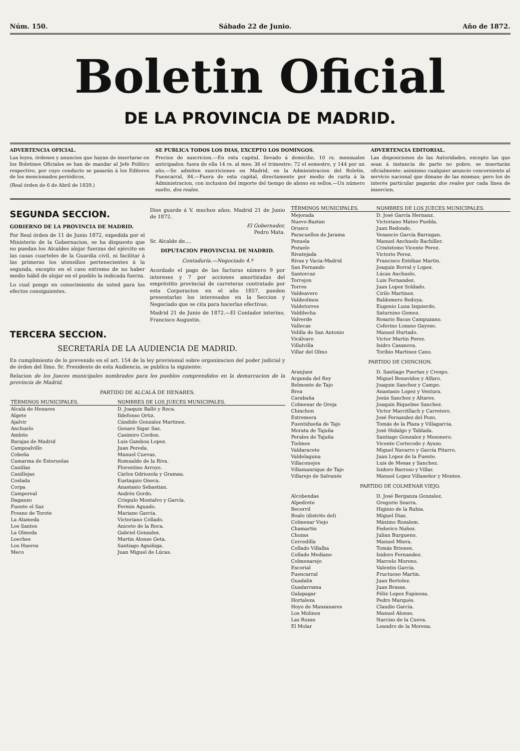Núm. 150. Sábado 22 de Junio. Año de 1872.
Boletin Oficial
DE LA PROVINCIA DE MADRID.
ADVERTENCIA OFICIAL.
Las leyes, órdenes y anuncios que hayan de insertarse en los Boletines Oficiales se han de mandar al Jefe Político respectivo, por cuyo conducto se pasarán á los Editores de los mencionados periódicos.
(Real órden de 6 de Abril de 1839.)
SE PUBLICA TODOS LOS DIAS, EXCEPTO LOS DOMINGOS.
Precios de suscricion.—En esta capital, llevado á domicilio, 10 rs. mensuales anticipados; fuera de ella 14 rs. al mes; 36 el trimestre; 72 el semestre, y 144 por un año.—Se admiten suscriciones en Madrid, en la Administracion del Boletin, Fuencarral, 84.—Fuera de esta capital, directamente por medio de carta á la Administracion, con inclusion del importe del tiempo de abono en sellos.—Un número suelto, dos reales.
ADVERTENCIA EDITORIAL.
Las disposiciones de las Autoridades, excepto las que sean á instancia de parte no pobre, se insertarán oficialmente: asimismo cualquier anuncio concerniente al servicio nacional que dimane de las mismas; pero los de interés particular pagarán dos reales por cada línea de insercion.
SEGUNDA SECCION.
GOBIERNO DE LA PROVINCIA DE MADRID.
Por Real órden de 11 de Junio 1872, expedida por el Ministerio de la Gobernacion, se ha dispuesto que no puedan los Alcaldes alojar fuerzas del ejército en las casas cuarteles de la Guardia civil, ni facilitar á las primeras los utensilios pertenecientes á la segunda, excepto en el caso extremo de no haber medio hábil de alojar en el pueblo la indicada fuerza.
Lo cual pongo en conocimiento de usted para los efectos consiguientes.
Dios guarde á V. muchos años. Madrid 21 de Junio de 1872.
El Gobernador,
Pedro Mata.
Sr. Alcalde de....
DIPUTACION PROVINCIAL DE MADRID.
Contaduría.—Negociado 4.º
Acordado el pago de las facturas número 9 por intereses y 7 por acciones amortizadas del empréstito provincial de carreteras contratado por esta Corporacion en el año 1857, pueden presentarlas los interesados en la Seccion y Negociado que se cita para hacerlas efectivas.
Madrid 21 de Junio de 1872.—El Contador interino, Francisco Augustin.
TERCERA SECCION.
SECRETARÍA DE LA AUDIENCIA DE MADRID.
En cumplimiento de lo prevenido en el art. 154 de la ley provisional sobre organizacion del poder judicial y de órden del Ilmo. Sr. Presidente de esta Audiencia, se publica la siguiente:
Relacion de los Jueces municipales nombrados para los pueblos comprendidos en la demarcacion de la provincia de Madrid.
PARTIDO DE ALCALÁ DE HENARES.
| TÉRMINOS MUNICIPALES. | NOMBRES DE LOS JUECES MUNICIPALES. |
| --- | --- |
| Alcalá de Henares | D. Joaquin Balló y Roca. |
| Algete | Ildefonso Ortiz. |
| Ajalvir | Cándido Gonzalez Martinez. |
| Anchuelo | Genaro Sigar Saz. |
| Ambite | Casimiro Cordon. |
| Barajas de Madrid | Luis Gamboa Lopez. |
| Campoalvillo | Juan Pereda. |
| Cobeña | Manuel Cuevas. |
| Camarma de Esteruelas | Romualdo de la Riva. |
| Canillas | Florentino Arroyo. |
| Canillejas | Cárlos Odriozola y Gramau. |
| Coslada | Eustaquio Oneca. |
| Corpa | Anastasio Sebastian. |
| Camporeal | Andrés Gordo. |
| Daganzo | Crispulo Montalvo y García. |
| Fuente el Saz | Fermin Aguado. |
| Fresno de Torote | Mariano García. |
| La Alameda | Victoriano Collado. |
| Los Santos | Aniceto de la Roca. |
| La Olmeda | Gabriel Gonzalez. |
| Loeches | Martin Alonso Geta. |
| Los Hueros | Santiago Aguiñiga. |
| Meco | Juan Miguel de Lúcas. |
| TÉRMINOS MUNICIPALES. | NOMBRES DE LOS JUECES MUNICIPALES. |
| --- | --- |
| Mejorada | D. José García Hernanz. |
| Nuevo-Baztan | Victoriano Mateo Puebla. |
| Orusco | Juan Redondo. |
| Paracuellos de Jarama | Venancio García Barragan. |
| Pezuela | Manuel Anchuelo Bachiller. |
| Pozuelo | Crisóstomo Vicente Perez. |
| Rivatejada | Victorio Perez. |
| Rivas y Vacia-Madrid | Francisco Estéban Martin. |
| San Fernando | Joaquin Borral y Lopez. |
| Santorcaz | Lúcas Anchuelo. |
| Torrejon | Luis Fernandez. |
| Torres | Juan Lopez Soldado. |
| Valdeavero | Cirilo Martinez. |
| Valdeolmos | Baldomero Bedoya. |
| Valdetorres | Eugenio Luna Izquierdo. |
| Valdilecha | Saturnino Gomez. |
| Valverde | Rosario Bacas Campuzano. |
| Vallecas | Ceferino Lozano Gayoso. |
| Velilla de San Antonio | Manuel Hurtado. |
| Vicálvaro | Victor Martin Perez. |
| Villalvilla | Isidro Casanova. |
| Villar del Olmo | Toribio Martinez Cano. |
| PARTIDO DE CHINCHON. | |
| Aranjuez | D. Santiago Puertas y Crespo. |
| Arganda del Rey | Miguel Benavides y Alfaro. |
| Belmonte de Tajo | Joaquin Sanchez y Campo. |
| Brea | Anastasio Lopez y Ventura. |
| Carabaña | Jesús Sanchez y Altares. |
| Colmenar de Oreja | Joaquin Riquelme Sanchez. |
| Chinchon | Victor Marcitllach y Carretero. |
| Estremera | José Fernandez del Pozo. |
| Fuentidueña de Tajo | Tomás de la Plaza y Villagarcia. |
| Morata de Tajuña | José Hidalgo y Tablada. |
| Perales de Tajuña | Santiago Gonzalez y Mesonero. |
| Tielmes | Vicente Cortecedo y Ayuso. |
| Valdaracete | Miguel Navarro y García Pitarro. |
| Valdelaguna | Juan Lopez de la Fuente. |
| Villaconejos | Luis de Mesas y Sanchez. |
| Villamanrique de Tajo | Isidoro Barroso y Villar. |
| Villarejo de Salvanés | Manuel Lopez Villaseñor y Montes. |
| PARTIDO DE COLMENAR VIEJO. | |
| Alcobendas | D. José Berganza Gonzalez. |
| Alpedrete | Gregorio Searra. |
| Becerril | Higinio de la Rubia. |
| Boalo (distrito del) | Miguel Diaz. |
| Colmenar Viejo | Máximo Rozalem. |
| Chamartin | Federico Nuñez. |
| Chozas | Julian Burgueno. |
| Cercedilla | Manuel Miera. |
| Collado Villalba | Tomás Briones. |
| Collado Mediano | Isidoro Fernandez. |
| Colmenarejo | Marcelo Moreno. |
| Escorial | Valentin García. |
| Fuencarral | Fructuoso Martin. |
| Guadalix | Juan Bertolez. |
| Guadarrama | Juan Brasas. |
| Galapagar | Félix Lopez Espinosa. |
| Hortaleza | Pedro Marqués. |
| Hoyo de Manzanares | Claudio García. |
| Los Molinos | Manuel Alonso. |
| Las Rozas | Narciso de la Cueva. |
| El Molar | Leandro de la Morena. |